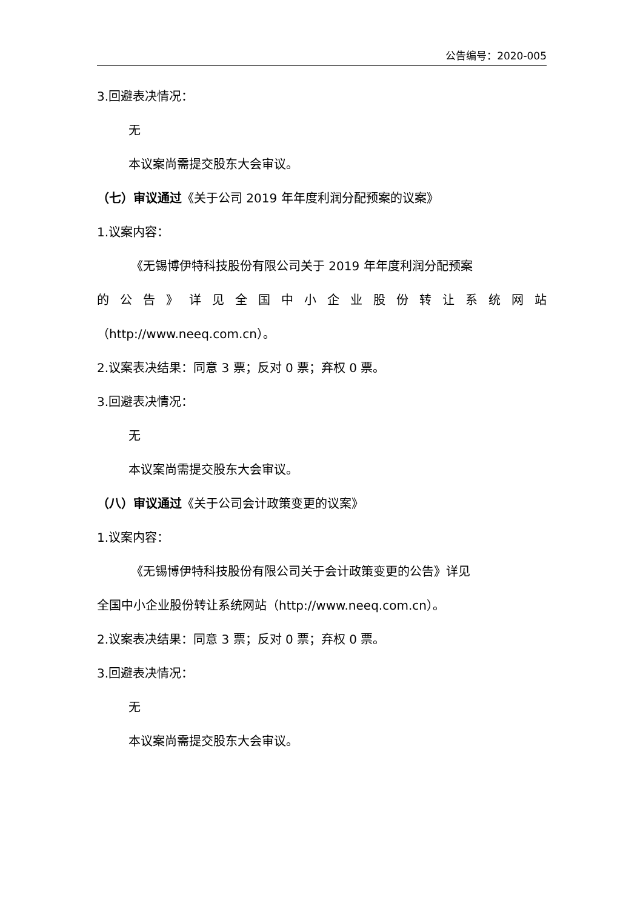公告编号：2020-005
3.回避表决情况：
无
本议案尚需提交股东大会审议。
（七）审议通过《关于公司 2019 年年度利润分配预案的议案》
1.议案内容：
《无锡博伊特科技股份有限公司关于 2019 年年度利润分配预案
的 公 告 》 详 见 全 国 中 小 企 业 股 份 转 让 系 统 网 站
（http://www.neeq.com.cn）。
2.议案表决结果：同意 3 票；反对 0 票；弃权 0 票。
3.回避表决情况：
无
本议案尚需提交股东大会审议。
（八）审议通过《关于公司会计政策变更的议案》
1.议案内容：
《无锡博伊特科技股份有限公司关于会计政策变更的公告》详见
全国中小企业股份转让系统网站（http://www.neeq.com.cn）。
2.议案表决结果：同意 3 票；反对 0 票；弃权 0 票。
3.回避表决情况：
无
本议案尚需提交股东大会审议。